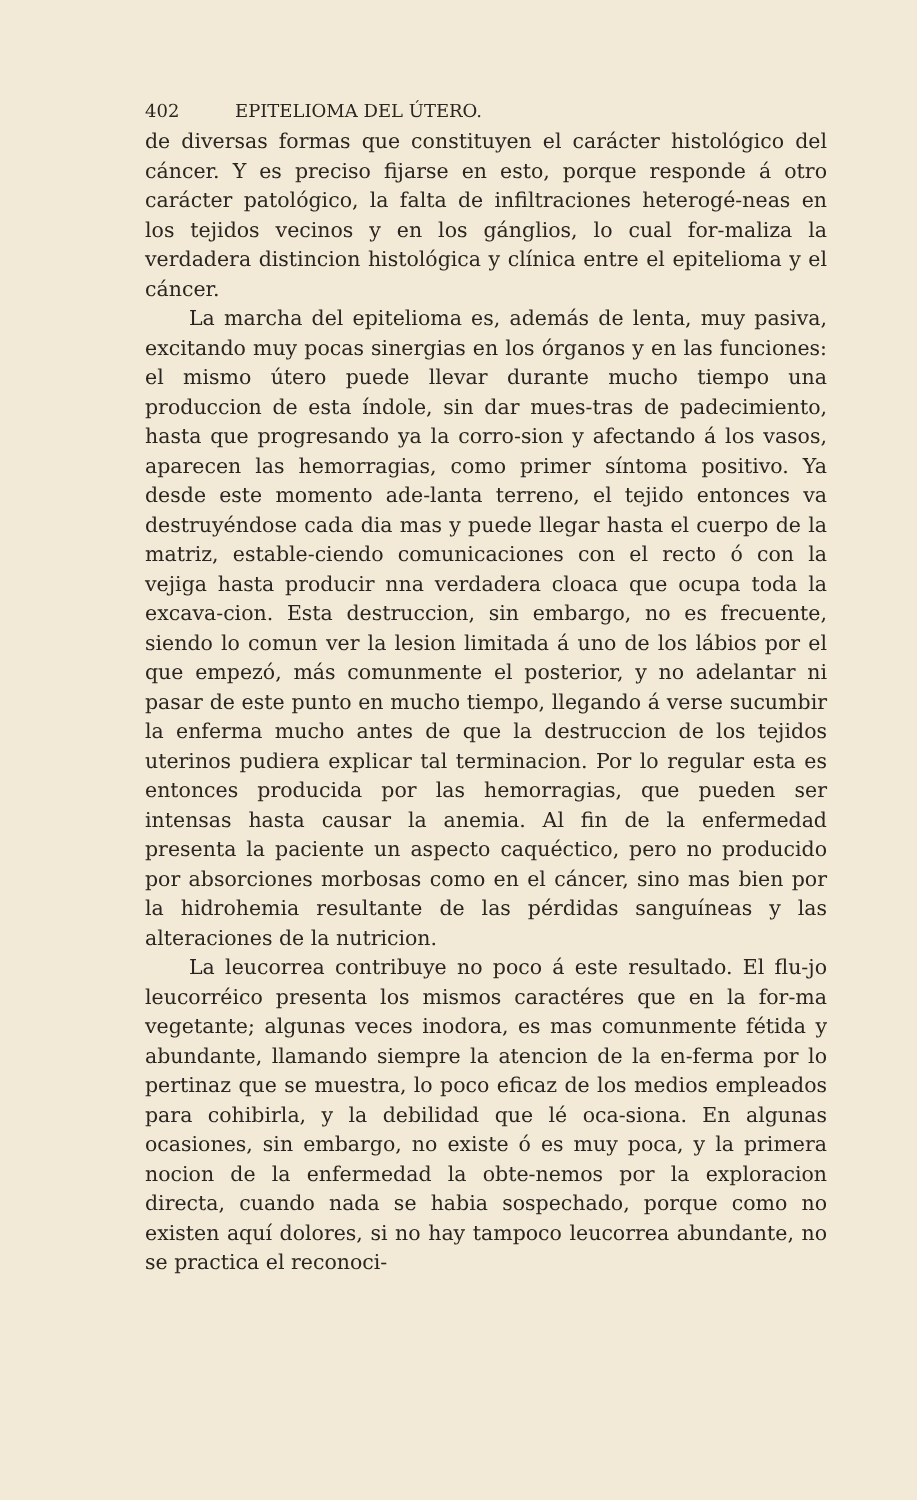402 EPITELIOMA DEL ÚTERO.
de diversas formas que constituyen el carácter histológico del cáncer. Y es preciso fijarse en esto, porque responde á otro carácter patológico, la falta de infiltraciones heterogé-neas en los tejidos vecinos y en los gánglios, lo cual for-maliza la verdadera distincion histológica y clínica entre el epitelioma y el cáncer.
La marcha del epitelioma es, además de lenta, muy pasiva, excitando muy pocas sinergias en los órganos y en las funciones: el mismo útero puede llevar durante mucho tiempo una produccion de esta índole, sin dar mues-tras de padecimiento, hasta que progresando ya la corro-sion y afectando á los vasos, aparecen las hemorragias, como primer síntoma positivo. Ya desde este momento ade-lanta terreno, el tejido entonces va destruyéndose cada dia mas y puede llegar hasta el cuerpo de la matriz, estable-ciendo comunicaciones con el recto ó con la vejiga hasta producir nna verdadera cloaca que ocupa toda la excava-cion. Esta destruccion, sin embargo, no es frecuente, siendo lo comun ver la lesion limitada á uno de los lábios por el que empezó, más comunmente el posterior, y no adelantar ni pasar de este punto en mucho tiempo, llegando á verse sucumbir la enferma mucho antes de que la destruccion de los tejidos uterinos pudiera explicar tal terminacion. Por lo regular esta es entonces producida por las hemorragias, que pueden ser intensas hasta causar la anemia. Al fin de la enfermedad presenta la paciente un aspecto caquéctico, pero no producido por absorciones morbosas como en el cáncer, sino mas bien por la hidrohemia resultante de las pérdidas sanguíneas y las alteraciones de la nutricion.
La leucorrea contribuye no poco á este resultado. El flu-jo leucorréico presenta los mismos caractéres que en la for-ma vegetante; algunas veces inodora, es mas comunmente fétida y abundante, llamando siempre la atencion de la en-ferma por lo pertinaz que se muestra, lo poco eficaz de los medios empleados para cohibirla, y la debilidad que lé oca-siona. En algunas ocasiones, sin embargo, no existe ó es muy poca, y la primera nocion de la enfermedad la obte-nemos por la exploracion directa, cuando nada se habia sospechado, porque como no existen aquí dolores, si no hay tampoco leucorrea abundante, no se practica el reconoci-